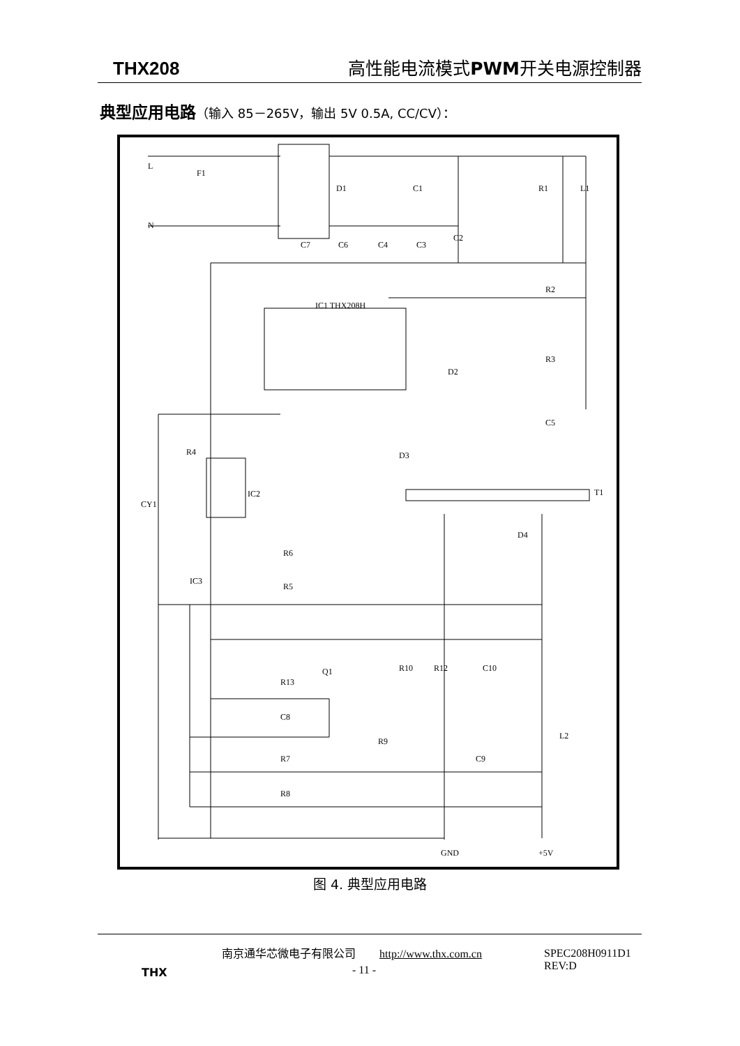THX208 高性能电流模式PWM开关电源控制器
典型应用电路（输入 85－265V，输出 5V 0.5A, CC/CV）：
C1
C2
C7
C6
C4
C3
R2
R3
C5
IC1 THX208H
R4
D3
T1
D4
IC2
R6
R5
IC3
CY1
Q1
R10
R12
C10
R13
C8
R9
L2
C9
R7
R8
GND
+5V
L
N
F1
D1
R1
L1
D2
图 4. 典型应用电路
THX
南京通华芯微电子有限公司 http://www.thx.com.cn
SPEC208H0911D1
REV:D
- 11 -